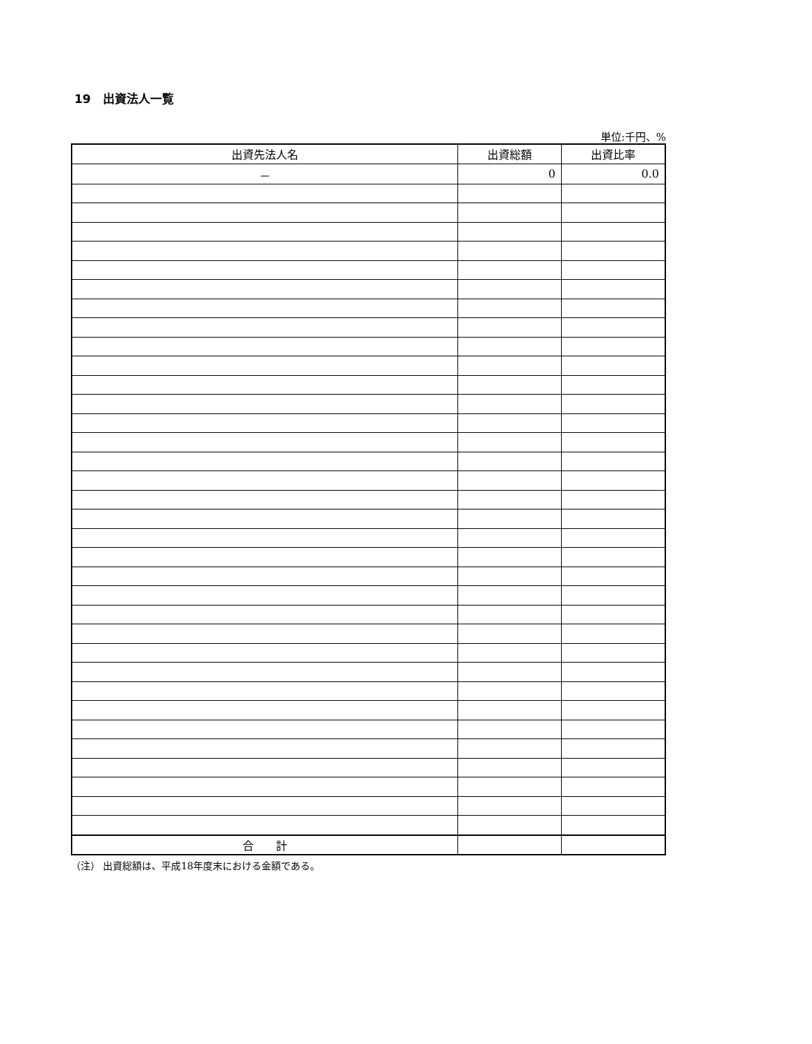19　出資法人一覧
単位:千円、%
| 出資先法人名 | 出資総額 | 出資比率 |
| --- | --- | --- |
| － | 0 | 0.0 |
| 合 計 | | |
（注） 出資総額は、平成18年度末における金額である。